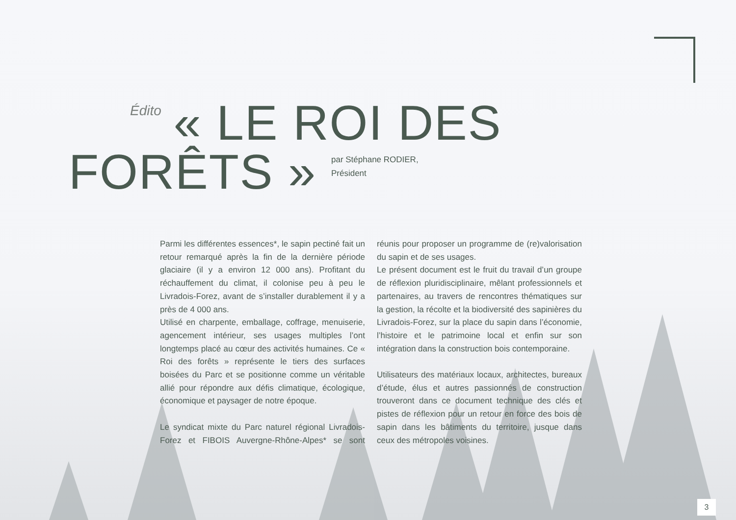Édito « LE ROI DES
FORÊTS » par Stéphane RODIER,
Président
Parmi les différentes essences*, le sapin pectiné fait un retour remarqué après la fin de la dernière période glaciaire (il y a environ 12 000 ans). Profitant du réchauffement du climat, il colonise peu à peu le Livradois-Forez, avant de s’installer durablement il y a près de 4 000 ans.
Utilisé en charpente, emballage, coffrage, menuiserie, agencement intérieur, ses usages multiples l’ont longtemps placé au cœur des activités humaines. Ce « Roi des forêts » représente le tiers des surfaces boisées du Parc et se positionne comme un véritable allié pour répondre aux défis climatique, écologique, économique et paysager de notre époque.
Le syndicat mixte du Parc naturel régional Livradois-Forez et FIBOIS Auvergne-Rhône-Alpes* se sont réunis pour proposer un programme de (re)valorisation du sapin et de ses usages.
Le présent document est le fruit du travail d’un groupe de réflexion pluridisciplinaire, mêlant professionnels et partenaires, au travers de rencontres thématiques sur la gestion, la récolte et la biodiversité des sapinières du Livradois-Forez, sur la place du sapin dans l’économie, l’histoire et le patrimoine local et enfin sur son intégration dans la construction bois contemporaine.
Utilisateurs des matériaux locaux, architectes, bureaux d’étude, élus et autres passionnés de construction trouveront dans ce document technique des clés et pistes de réflexion pour un retour en force des bois de sapin dans les bâtiments du territoire, jusque dans ceux des métropoles voisines.
3